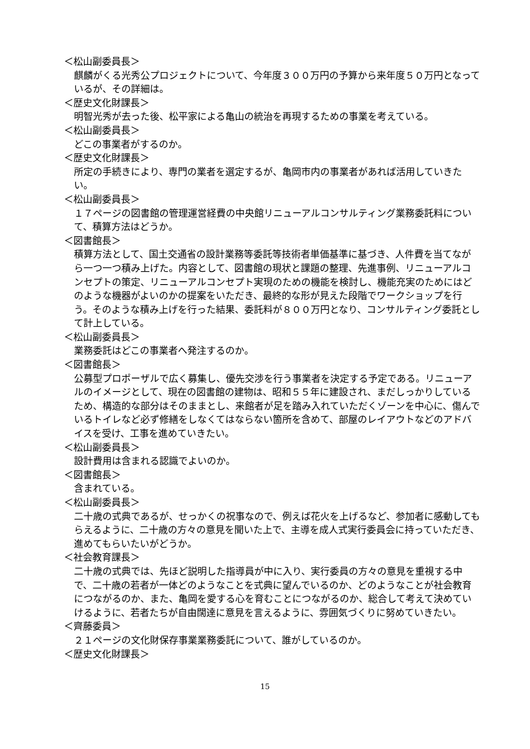＜松山副委員長＞
麒麟がくる光秀公プロジェクトについて、今年度３００万円の予算から来年度５０万円となっているが、その詳細は。
＜歴史文化財課長＞
明智光秀が去った後、松平家による亀山の統治を再現するための事業を考えている。
＜松山副委員長＞
どこの事業者がするのか。
＜歴史文化財課長＞
所定の手続きにより、専門の業者を選定するが、亀岡市内の事業者があれば活用していきたい。
＜松山副委員長＞
１７ページの図書館の管理運営経費の中央館リニューアルコンサルティング業務委託料について、積算方法はどうか。
＜図書館長＞
積算方法として、国土交通省の設計業務等委託等技術者単価基準に基づき、人件費を当てながら一つ一つ積み上げた。内容として、図書館の現状と課題の整理、先進事例、リニューアルコンセプトの策定、リニューアルコンセプト実現のための機能を検討し、機能充実のためにはどのような機器がよいのかの提案をいただき、最終的な形が見えた段階でワークショップを行う。そのような積み上げを行った結果、委託料が８００万円となり、コンサルティング委託として計上している。
＜松山副委員長＞
業務委託はどこの事業者へ発注するのか。
＜図書館長＞
公募型プロポーザルで広く募集し、優先交渉を行う事業者を決定する予定である。リニューアルのイメージとして、現在の図書館の建物は、昭和５５年に建設され、まだしっかりしているため、構造的な部分はそのままとし、来館者が足を踏み入れていただくゾーンを中心に、傷んでいるトイレなど必ず修繕をしなくてはならない箇所を含めて、部屋のレイアウトなどのアドバイスを受け、工事を進めていきたい。
＜松山副委員長＞
設計費用は含まれる認識でよいのか。
＜図書館長＞
含まれている。
＜松山副委員長＞
二十歳の式典であるが、せっかくの祝事なので、例えば花火を上げるなど、参加者に感動してもらえるように、二十歳の方々の意見を聞いた上で、主導を成人式実行委員会に持っていただき、進めてもらいたいがどうか。
＜社会教育課長＞
二十歳の式典では、先ほど説明した指導員が中に入り、実行委員の方々の意見を重視する中で、二十歳の若者が一体どのようなことを式典に望んでいるのか、どのようなことが社会教育につながるのか、また、亀岡を愛する心を育むことにつながるのか、総合して考えて決めていけるように、若者たちが自由闊達に意見を言えるように、雰囲気づくりに努めていきたい。
＜齊藤委員＞
２１ページの文化財保存事業業務委託について、誰がしているのか。
＜歴史文化財課長＞
15